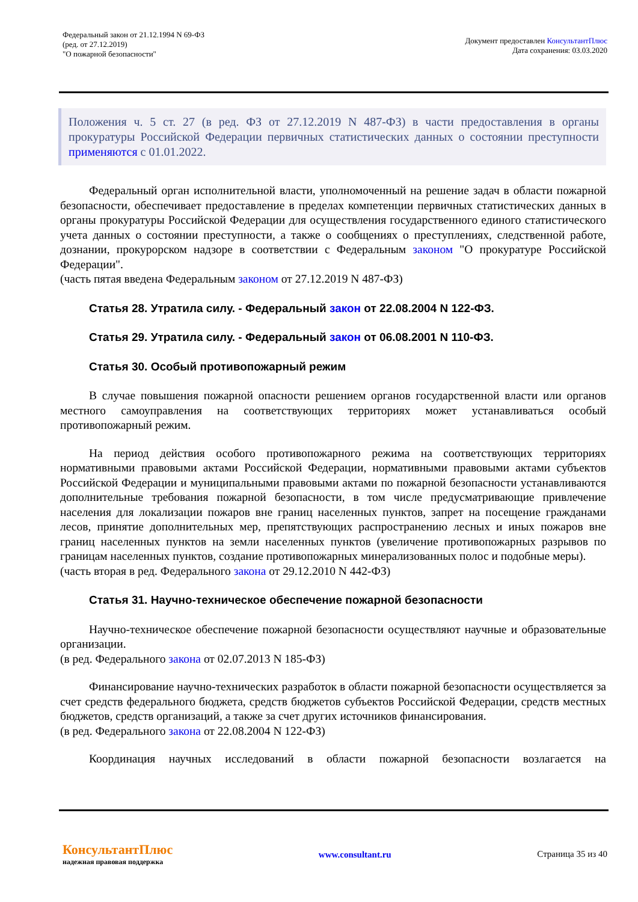Федеральный закон от 21.12.1994 N 69-ФЗ
(ред. от 27.12.2019)
"О пожарной безопасности"
Документ предоставлен КонсультантПлюс
Дата сохранения: 03.03.2020
Положения ч. 5 ст. 27 (в ред. ФЗ от 27.12.2019 N 487-ФЗ) в части предоставления в органы прокуратуры Российской Федерации первичных статистических данных о состоянии преступности применяются с 01.01.2022.
Федеральный орган исполнительной власти, уполномоченный на решение задач в области пожарной безопасности, обеспечивает предоставление в пределах компетенции первичных статистических данных в органы прокуратуры Российской Федерации для осуществления государственного единого статистического учета данных о состоянии преступности, а также о сообщениях о преступлениях, следственной работе, дознании, прокурорском надзоре в соответствии с Федеральным законом "О прокуратуре Российской Федерации".
(часть пятая введена Федеральным законом от 27.12.2019 N 487-ФЗ)
Статья 28. Утратила силу. - Федеральный закон от 22.08.2004 N 122-ФЗ.
Статья 29. Утратила силу. - Федеральный закон от 06.08.2001 N 110-ФЗ.
Статья 30. Особый противопожарный режим
В случае повышения пожарной опасности решением органов государственной власти или органов местного самоуправления на соответствующих территориях может устанавливаться особый противопожарный режим.
На период действия особого противопожарного режима на соответствующих территориях нормативными правовыми актами Российской Федерации, нормативными правовыми актами субъектов Российской Федерации и муниципальными правовыми актами по пожарной безопасности устанавливаются дополнительные требования пожарной безопасности, в том числе предусматривающие привлечение населения для локализации пожаров вне границ населенных пунктов, запрет на посещение гражданами лесов, принятие дополнительных мер, препятствующих распространению лесных и иных пожаров вне границ населенных пунктов на земли населенных пунктов (увеличение противопожарных разрывов по границам населенных пунктов, создание противопожарных минерализованных полос и подобные меры).
(часть вторая в ред. Федерального закона от 29.12.2010 N 442-ФЗ)
Статья 31. Научно-техническое обеспечение пожарной безопасности
Научно-техническое обеспечение пожарной безопасности осуществляют научные и образовательные организации.
(в ред. Федерального закона от 02.07.2013 N 185-ФЗ)
Финансирование научно-технических разработок в области пожарной безопасности осуществляется за счет средств федерального бюджета, средств бюджетов субъектов Российской Федерации, средств местных бюджетов, средств организаций, а также за счет других источников финансирования.
(в ред. Федерального закона от 22.08.2004 N 122-ФЗ)
Координация научных исследований в области пожарной безопасности возлагается на
КонсультантПлюс
надежная правовая поддержка
www.consultant.ru Страница 35 из 40